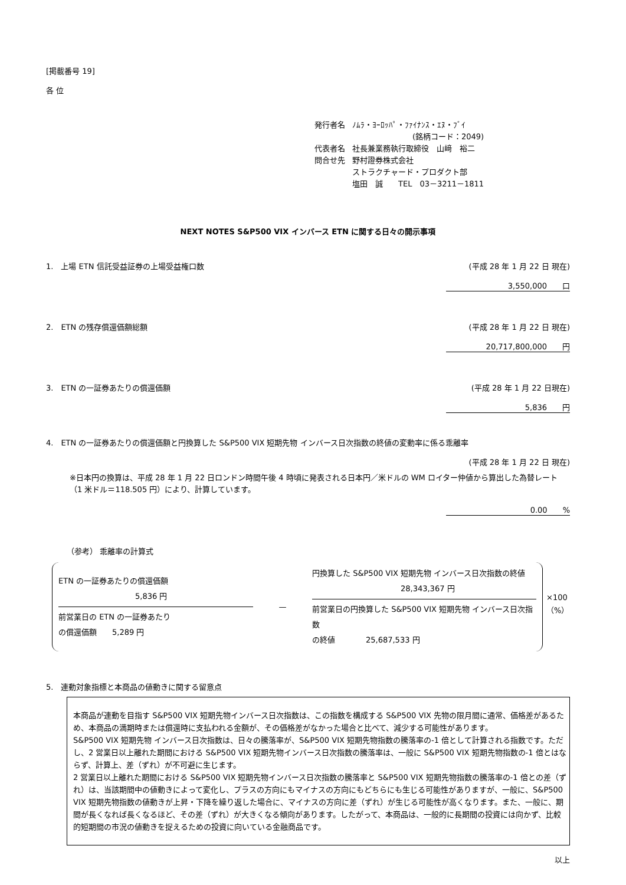[掲載番号 19]
各 位
| 発行者名 | ﾉﾑﾗ・ﾖｰﾛｯﾊﾟ・ﾌｧｲﾅﾝｽ・ｴﾇ・ﾌﾞｲ |
| | (銘柄コード：2049) |
| 代表者名 | 社長兼業務執行取締役 山﨑 裕二 |
| 問合せ先 | 野村證券株式会社 |
| | ストラクチャード・プロダクト部 |
| | 塩田 誠 TEL 03－3211－1811 |
NEXT NOTES S&P500 VIX インバース ETN に関する日々の開示事項
1.　上場 ETN 信託受益証券の上場受益権口数 (平成 28 年 1 月 22 日 現在)
3,550,000　　口
2.　ETN の残存償還価額総額 (平成 28 年 1 月 22 日 現在)
20,717,800,000　　円
3.　ETN の一証券あたりの償還価額 (平成 28 年 1 月 22 日現在)
5,836　　円
4.　ETN の一証券あたりの償還価額と円換算した S&P500 VIX 短期先物 インバース日次指数の終値の変動率に係る乖離率
(平成 28 年 1 月 22 日 現在)
※日本円の換算は、平成 28 年 1 月 22 日ロンドン時間午後 4 時頃に発表される日本円／米ドルの WM ロイター仲値から算出した為替レート（1 米ドル＝118.505 円）により、計算しています。
0.00　　%
（参考） 乖離率の計算式
ETN の一証券あたりの償還価額
5,836 円
前営業日の ETN の一証券あたり
の償還価額　　5,289 円
—
円換算した S&P500 VIX 短期先物 インバース日次指数の終値
28,343,367 円
前営業日の円換算した S&P500 VIX 短期先物 インバース日次指数
の終値　　　　25,687,533 円
×100（%）
5.　連動対象指標と本商品の値動きに関する留意点
本商品が連動を目指す S&P500 VIX 短期先物インバース日次指数は、この指数を構成する S&P500 VIX 先物の限月間に通常、価格差があるため、本商品の満期時または償還時に支払われる金額が、その価格差がなかった場合と比べて、減少する可能性があります。
S&P500 VIX 短期先物 インバース日次指数は、日々の騰落率が、S&P500 VIX 短期先物指数の騰落率の-1 倍として計算される指数です。ただし、2 営業日以上離れた期間における S&P500 VIX 短期先物インバース日次指数の騰落率は、一般に S&P500 VIX 短期先物指数の-1 倍とはならず、計算上、差（ずれ）が不可避に生じます。
2 営業日以上離れた期間における S&P500 VIX 短期先物インバース日次指数の騰落率と S&P500 VIX 短期先物指数の騰落率の-1 倍との差（ずれ）は、当該期間中の値動きによって変化し、プラスの方向にもマイナスの方向にもどちらにも生じる可能性がありますが、一般に、S&P500 VIX 短期先物指数の値動きが上昇・下降を繰り返した場合に、マイナスの方向に差（ずれ）が生じる可能性が高くなります。また、一般に、期間が長くなれば長くなるほど、その差（ずれ）が大きくなる傾向があります。したがって、本商品は、一般的に長期間の投資には向かず、比較的短期間の市況の値動きを捉えるための投資に向いている金融商品です。
以上